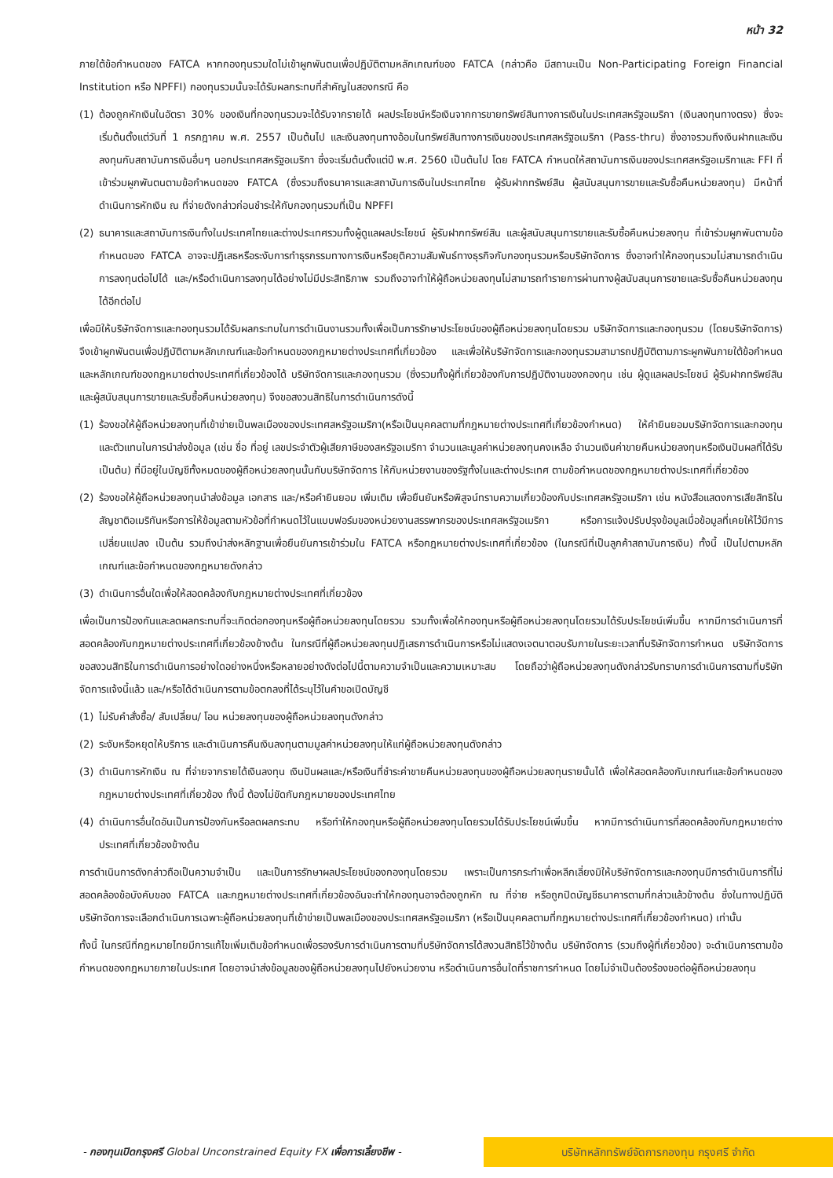หน้า 32
ภายใต้ข้อกำหนดของ FATCA หากกองทุนรวมใดไม่เข้าผูกพันตนเพื่อปฏิบัติตามหลักเกณฑ์ของ FATCA (กล่าวคือ มีสถานะเป็น Non-Participating Foreign Financial Institution หรือ NPFFI) กองทุนรวมนั้นจะได้รับผลกระทบที่สำคัญในสองกรณี คือ
(1) ต้องถูกหักเงินในอัตรา 30% ของเงินที่กองทุนรวมจะได้รับจากรายได้ ผลประโยชน์หรือเงินจากการขายทรัพย์สินทางการเงินในประเทศสหรัฐอเมริกา (เงินลงทุนทางตรง) ซึ่งจะเริ่มต้นตั้งแต่วันที่ 1 กรกฎาคม พ.ศ. 2557 เป็นต้นไป และเงินลงทุนทางอ้อมในทรัพย์สินทางการเงินของประเทศสหรัฐอเมริกา (Pass-thru) ซึ่งอาจรวมถึงเงินฝากและเงินลงทุนกับสถาบันการเงินอื่นๆ นอกประเทศสหรัฐอเมริกา ซึ่งจะเริ่มต้นตั้งแต่ปี พ.ศ. 2560 เป็นต้นไป โดย FATCA กำหนดให้สถาบันการเงินของประเทศสหรัฐอเมริกาและ FFI ที่เข้าร่วมผูกพันตนตามข้อกำหนดของ FATCA (ซึ่งรวมถึงธนาคารและสถาบันการเงินในประเทศไทย ผู้รับฝากทรัพย์สิน ผู้สนับสนุนการขายและรับซื้อคืนหน่วยลงทุน) มีหน้าที่ดำเนินการหักเงิน ณ ที่จ่ายดังกล่าวก่อนชำระให้กับกองทุนรวมที่เป็น NPFFI
(2) ธนาคารและสถาบันการเงินทั้งในประเทศไทยและต่างประเทศรวมทั้งผู้ดูแลผลประโยชน์ ผู้รับฝากทรัพย์สิน และผู้สนับสนุนการขายและรับซื้อคืนหน่วยลงทุน ที่เข้าร่วมผูกพันตามข้อกำหนดของ FATCA อาจจะปฏิเสธหรือระงับการทำธุรกรรมทางการเงินหรือยุติความสัมพันธ์ทางธุรกิจกับกองทุนรวมหรือบริษัทจัดการ ซึ่งอาจทำให้กองทุนรวมไม่สามารถดำเนินการลงทุนต่อไปได้ และ/หรือดำเนินการลงทุนได้อย่างไม่มีประสิทธิภาพ รวมถึงอาจทำให้ผู้ถือหน่วยลงทุนไม่สามารถทำรายการผ่านทางผู้สนับสนุนการขายและรับซื้อคืนหน่วยลงทุนได้อีกต่อไป
เพื่อมิให้บริษัทจัดการและกองทุนรวมได้รับผลกระทบในการดำเนินงานรวมทั้งเพื่อเป็นการรักษาประโยชน์ของผู้ถือหน่วยลงทุนโดยรวม บริษัทจัดการและกองทุนรวม (โดยบริษัทจัดการ) จึงเข้าผูกพันตนเพื่อปฏิบัติตามหลักเกณฑ์และข้อกำหนดของกฎหมายต่างประเทศที่เกี่ยวข้อง และเพื่อให้บริษัทจัดการและกองทุนรวมสามารถปฏิบัติตามภาระผูกพันภายใต้ข้อกำหนดและหลักเกณฑ์ของกฎหมายต่างประเทศที่เกี่ยวข้องได้ บริษัทจัดการและกองทุนรวม (ซึ่งรวมทั้งผู้ที่เกี่ยวข้องกับการปฏิบัติงานของกองทุน เช่น ผู้ดูแลผลประโยชน์ ผู้รับฝากทรัพย์สิน และผู้สนับสนุนการขายและรับซื้อคืนหน่วยลงทุน) จึงขอสงวนสิทธิในการดำเนินการดังนี้
(1) ร้องขอให้ผู้ถือหน่วยลงทุนที่เข้าข่ายเป็นพลเมืองของประเทศสหรัฐอเมริกา(หรือเป็นบุคคลตามที่กฎหมายต่างประเทศที่เกี่ยวข้องกำหนด) ให้คำยินยอมบริษัทจัดการและกองทุนและตัวแทนในการนำส่งข้อมูล (เช่น ชื่อ ที่อยู่ เลขประจำตัวผู้เสียภาษีของสหรัฐอเมริกา จำนวนและมูลค่าหน่วยลงทุนคงเหลือ จำนวนเงินค่าขายคืนหน่วยลงทุนหรือเงินปันผลที่ได้รับ เป็นต้น) ที่มีอยู่ในบัญชีทั้งหมดของผู้ถือหน่วยลงทุนนั้นกับบริษัทจัดการ ให้กับหน่วยงานของรัฐทั้งในและต่างประเทศ ตามข้อกำหนดของกฎหมายต่างประเทศที่เกี่ยวข้อง
(2) ร้องขอให้ผู้ถือหน่วยลงทุนนำส่งข้อมูล เอกสาร และ/หรือคำยินยอม เพิ่มเติม เพื่อยืนยันหรือพิสูจน์ทราบความเกี่ยวข้องกับประเทศสหรัฐอเมริกา เช่น หนังสือแสดงการเสียสิทธิในสัญชาติอเมริกันหรือการให้ข้อมูลตามหัวข้อที่กำหนดไว้ในแบบฟอร์มของหน่วยงานสรรพากรของประเทศสหรัฐอเมริกา หรือการแจ้งปรับปรุงข้อมูลเมื่อข้อมูลที่เคยให้ไว้มีการเปลี่ยนแปลง เป็นต้น รวมถึงนำส่งหลักฐานเพื่อยืนยันการเข้าร่วมใน FATCA หรือกฎหมายต่างประเทศที่เกี่ยวข้อง (ในกรณีที่เป็นลูกค้าสถาบันการเงิน) ทั้งนี้ เป็นไปตามหลักเกณฑ์และข้อกำหนดของกฎหมายดังกล่าว
(3) ดำเนินการอื่นใดเพื่อให้สอดคล้องกับกฎหมายต่างประเทศที่เกี่ยวข้อง
เพื่อเป็นการป้องกันและลดผลกระทบที่จะเกิดต่อกองทุนหรือผู้ถือหน่วยลงทุนโดยรวม รวมทั้งเพื่อให้กองทุนหรือผู้ถือหน่วยลงทุนโดยรวมได้รับประโยชน์เพิ่มขึ้น หากมีการดำเนินการที่สอดคล้องกับกฎหมายต่างประเทศที่เกี่ยวข้องข้างต้น ในกรณีที่ผู้ถือหน่วยลงทุนปฏิเสธการดำเนินการหรือไม่แสดงเจตนาตอบรับภายในระยะเวลาที่บริษัทจัดการกำหนด บริษัทจัดการขอสงวนสิทธิในการดำเนินการอย่างใดอย่างหนึ่งหรือหลายอย่างดังต่อไปนี้ตามความจำเป็นและความเหมาะสม โดยถือว่าผู้ถือหน่วยลงทุนดังกล่าวรับทราบการดำเนินการตามที่บริษัทจัดการแจ้งนี้แล้ว และ/หรือได้ดำเนินการตามข้อตกลงที่ได้ระบุไว้ในคำขอเปิดบัญชี
(1) ไม่รับคำสั่งซื้อ/ สับเปลี่ยน/ โอน หน่วยลงทุนของผู้ถือหน่วยลงทุนดังกล่าว
(2) ระงับหรือหยุดให้บริการ และดำเนินการคืนเงินลงทุนตามมูลค่าหน่วยลงทุนให้แก่ผู้ถือหน่วยลงทุนดังกล่าว
(3) ดำเนินการหักเงิน ณ ที่จ่ายจากรายได้เงินลงทุน เงินปันผลและ/หรือเงินที่ชำระค่าขายคืนหน่วยลงทุนของผู้ถือหน่วยลงทุนรายนั้นได้ เพื่อให้สอดคล้องกับเกณฑ์และข้อกำหนดของกฎหมายต่างประเทศที่เกี่ยวข้อง ทั้งนี้ ต้องไม่ขัดกับกฎหมายของประเทศไทย
(4) ดำเนินการอื่นใดอันเป็นการป้องกันหรือลดผลกระทบ หรือทำให้กองทุนหรือผู้ถือหน่วยลงทุนโดยรวมได้รับประโยชน์เพิ่มขึ้น หากมีการดำเนินการที่สอดคล้องกับกฎหมายต่างประเทศที่เกี่ยวข้องข้างต้น
การดำเนินการดังกล่าวถือเป็นความจำเป็น และเป็นการรักษาผลประโยชน์ของกองทุนโดยรวม เพราะเป็นการกระทำเพื่อหลีกเลี่ยงมิให้บริษัทจัดการและกองทุนมีการดำเนินการที่ไม่สอดคล้องข้อบังคับของ FATCA และกฎหมายต่างประเทศที่เกี่ยวข้องอันจะทำให้กองทุนอาจต้องถูกหัก ณ ที่จ่าย หรือถูกปิดบัญชีธนาคารตามที่กล่าวแล้วข้างต้น ซึ่งในทางปฏิบัติบริษัทจัดการจะเลือกดำเนินการเฉพาะผู้ถือหน่วยลงทุนที่เข้าข่ายเป็นพลเมืองของประเทศสหรัฐอเมริกา (หรือเป็นบุคคลตามที่กฎหมายต่างประเทศที่เกี่ยวข้องกำหนด) เท่านั้น
ทั้งนี้ ในกรณีที่กฎหมายไทยมีการแก้ไขเพิ่มเติมข้อกำหนดเพื่อรองรับการดำเนินการตามที่บริษัทจัดการได้สงวนสิทธิไว้ข้างต้น บริษัทจัดการ (รวมถึงผู้ที่เกี่ยวข้อง) จะดำเนินการตามข้อกำหนดของกฎหมายภายในประเทศ โดยอาจนำส่งข้อมูลของผู้ถือหน่วยลงทุนไปยังหน่วยงาน หรือดำเนินการอื่นใดที่ราชการกำหนด โดยไม่จำเป็นต้องร้องขอต่อผู้ถือหน่วยลงทุน
- กองทุนเปิดกรุงศรี Global Unconstrained Equity FX เพื่อการเลี้ยงชีพ - บริษัทหลักทรัพย์จัดการกองทุน กรุงศรี จำกัด